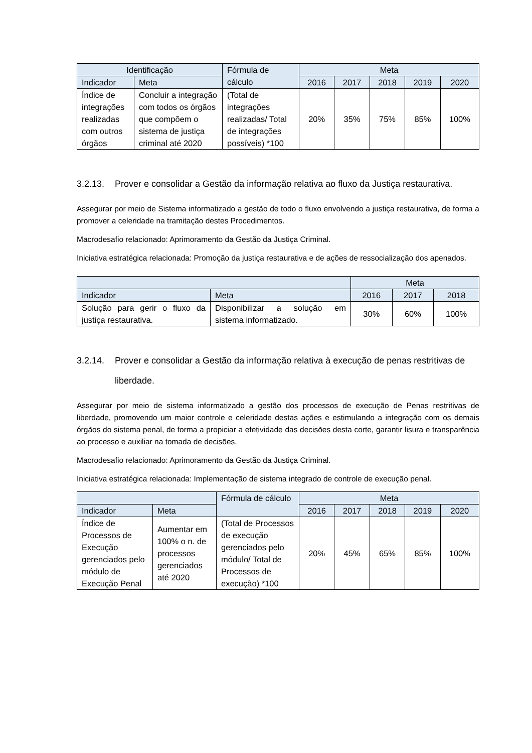| Identificação | | Fórmula de cálculo | Meta | | | | |
| --- | --- | --- | --- | --- | --- | --- | --- |
| Indicador | Meta | | 2016 | 2017 | 2018 | 2019 | 2020 |
| Índice de integrações realizadas com outros órgãos | Concluir a integração com todos os órgãos que compõem o sistema de justiça criminal até 2020 | (Total de integrações realizadas/ Total de integrações possíveis) *100 | 20% | 35% | 75% | 85% | 100% |
3.2.13. Prover e consolidar a Gestão da informação relativa ao fluxo da Justiça restaurativa.
Assegurar por meio de Sistema informatizado a gestão de todo o fluxo envolvendo a justiça restaurativa, de forma a promover a celeridade na tramitação destes Procedimentos.
Macrodesafio relacionado: Aprimoramento da Gestão da Justiça Criminal.
Iniciativa estratégica relacionada: Promoção da justiça restaurativa e de ações de ressocialização dos apenados.
| | | Meta | | |
| --- | --- | --- | --- | --- |
| Indicador | Meta | 2016 | 2017 | 2018 |
| Solução para gerir o fluxo da justiça restaurativa. | Disponibilizar a solução em sistema informatizado. | 30% | 60% | 100% |
3.2.14. Prover e consolidar a Gestão da informação relativa à execução de penas restritivas de
liberdade.
Assegurar por meio de sistema informatizado a gestão dos processos de execução de Penas restritivas de liberdade, promovendo um maior controle e celeridade destas ações e estimulando a integração com os demais órgãos do sistema penal, de forma a propiciar a efetividade das decisões desta corte, garantir lisura e transparência ao processo e auxiliar na tomada de decisões.
Macrodesafio relacionado: Aprimoramento da Gestão da Justiça Criminal.
Iniciativa estratégica relacionada: Implementação de sistema integrado de controle de execução penal.
| | | Fórmula de cálculo | Meta | | | | |
| --- | --- | --- | --- | --- | --- | --- | --- |
| Indicador | Meta | | 2016 | 2017 | 2018 | 2019 | 2020 |
| Índice de Processos de Execução gerenciados pelo módulo de Execução Penal | Aumentar em 100% o n. de processos gerenciados até 2020 | (Total de Processos de execução gerenciados pelo módulo/ Total de Processos de execução) *100 | 20% | 45% | 65% | 85% | 100% |